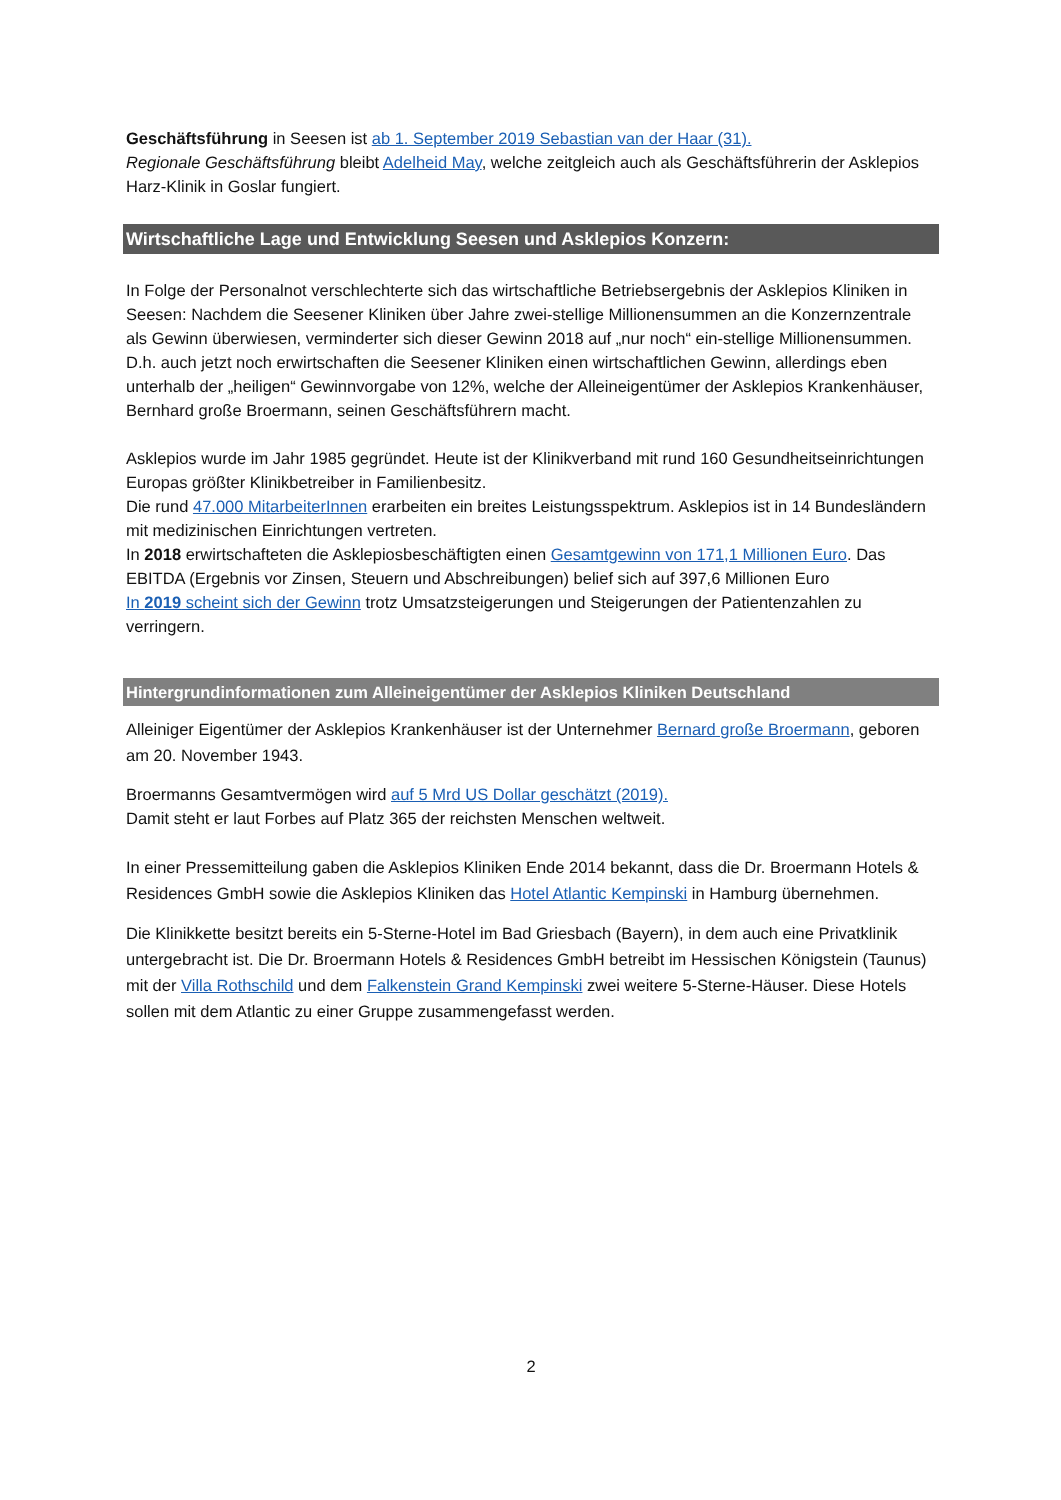Geschäftsführung in Seesen ist ab 1. September 2019 Sebastian van der Haar (31).
Regionale Geschäftsführung bleibt Adelheid May, welche zeitgleich auch als Geschäftsführerin der Asklepios Harz-Klinik in Goslar fungiert.
Wirtschaftliche Lage und Entwicklung Seesen und Asklepios Konzern:
In Folge der Personalnot verschlechterte sich das wirtschaftliche Betriebsergebnis der Asklepios Kliniken in Seesen: Nachdem die Seesener Kliniken über Jahre zwei-stellige Millionensummen an die Konzernzentrale als Gewinn überwiesen, verminderter sich dieser Gewinn 2018 auf „nur noch“ ein-stellige Millionensummen.
D.h. auch jetzt noch erwirtschaften die Seesener Kliniken einen wirtschaftlichen Gewinn, allerdings eben unterhalb der „heiligen“ Gewinnvorgabe von 12%, welche der Alleineigentümer der Asklepios Krankenhäuser, Bernhard große Broermann, seinen Geschäftsführern macht.
Asklepios wurde im Jahr 1985 gegründet. Heute ist der Klinikverband mit rund 160 Gesundheitseinrichtungen Europas größter Klinikbetreiber in Familienbesitz.
Die rund 47.000 MitarbeiterInnen erarbeiten ein breites Leistungsspektrum. Asklepios ist in 14 Bundesländern mit medizinischen Einrichtungen vertreten.
In 2018 erwirtschafteten die Asklepiosbeschäftigten einen Gesamtgewinn von 171,1 Millionen Euro. Das EBITDA (Ergebnis vor Zinsen, Steuern und Abschreibungen) belief sich auf 397,6 Millionen Euro
In 2019 scheint sich der Gewinn trotz Umsatzsteigerungen und Steigerungen der Patientenzahlen zu verringern.
Hintergrundinformationen zum Alleineigentümer der Asklepios Kliniken Deutschland
Alleiniger Eigentümer der Asklepios Krankenhäuser ist der Unternehmer Bernard große Broermann, geboren am 20. November 1943.
Broermanns Gesamtvermögen wird auf 5 Mrd US Dollar geschätzt (2019).
Damit steht er laut Forbes auf Platz 365 der reichsten Menschen weltweit.
In einer Pressemitteilung gaben die Asklepios Kliniken Ende 2014 bekannt, dass die Dr. Broermann Hotels & Residences GmbH sowie die Asklepios Kliniken das Hotel Atlantic Kempinski in Hamburg übernehmen.
Die Klinikkette besitzt bereits ein 5-Sterne-Hotel im Bad Griesbach (Bayern), in dem auch eine Privatklinik untergebracht ist. Die Dr. Broermann Hotels & Residences GmbH betreibt im Hessischen Königstein (Taunus) mit der Villa Rothschild und dem Falkenstein Grand Kempinski zwei weitere 5-Sterne-Häuser. Diese Hotels sollen mit dem Atlantic zu einer Gruppe zusammengefasst werden.
2